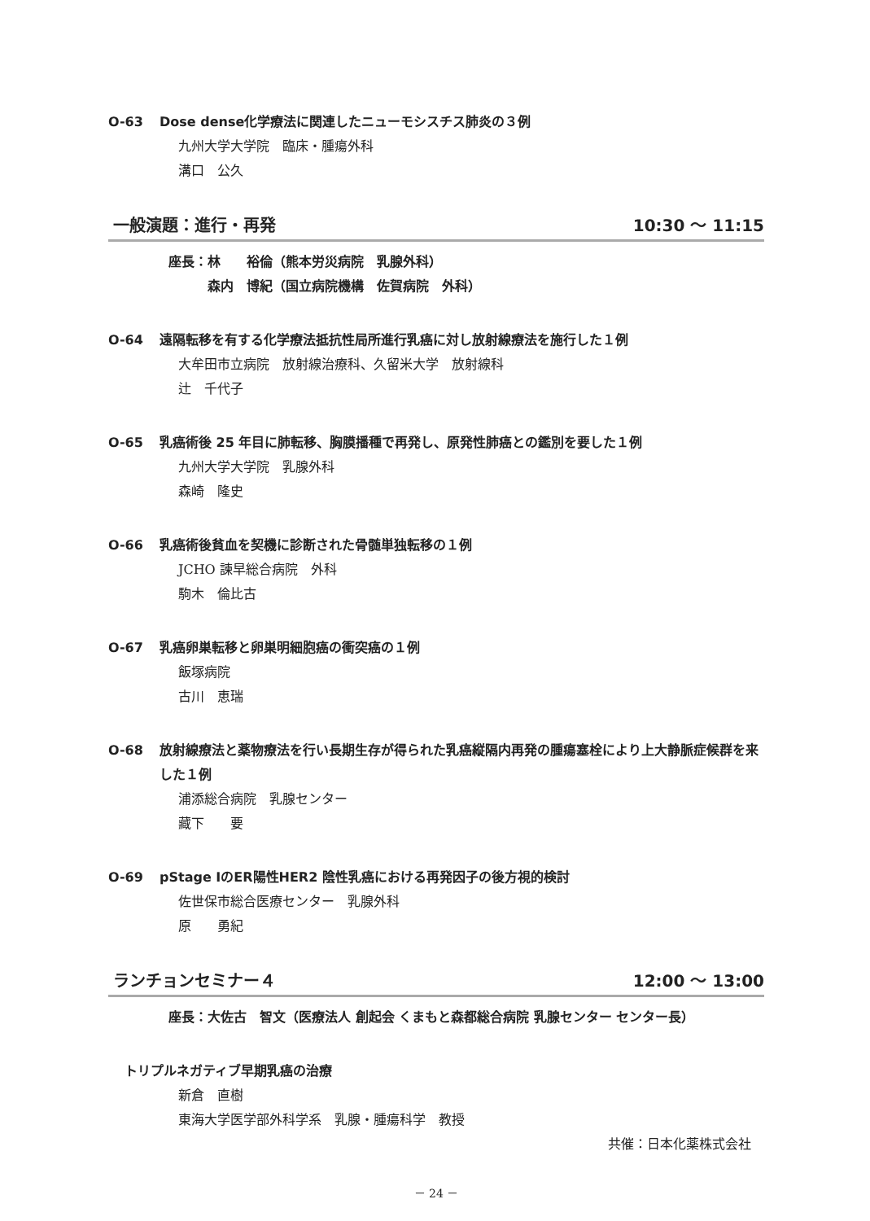O-63 Dose dense化学療法に関連したニューモシスチス肺炎の３例
九州大学大学院　臨床・腫瘍外科
溝口　公久
一般演題：進行・再発 10:30 ～ 11:15
座長：林　　裕倫（熊本労災病院　乳腺外科）
　　　森内　博紀（国立病院機構　佐賀病院　外科）
O-64 遠隔転移を有する化学療法抵抗性局所進行乳癌に対し放射線療法を施行した１例
大牟田市立病院　放射線治療科、久留米大学　放射線科
辻　千代子
O-65 乳癌術後 25 年目に肺転移、胸膜播種で再発し、原発性肺癌との鑑別を要した１例
九州大学大学院　乳腺外科
森崎　隆史
O-66 乳癌術後貧血を契機に診断された骨髄単独転移の１例
JCHO 諫早総合病院　外科
駒木　倫比古
O-67 乳癌卵巣転移と卵巣明細胞癌の衝突癌の１例
飯塚病院
古川　恵瑞
O-68 放射線療法と薬物療法を行い長期生存が得られた乳癌縦隔内再発の腫瘍塞栓により上大静脈症候群を来した１例
浦添総合病院　乳腺センター
藏下　　要
O-69 pStage ⅠのER陽性HER2 陰性乳癌における再発因子の後方視的検討
佐世保市総合医療センター　乳腺外科
原　　勇紀
ランチョンセミナー４ 12:00 ～ 13:00
座長：大佐古　智文（医療法人 創起会 くまもと森都総合病院 乳腺センター センター長）
トリプルネガティブ早期乳癌の治療
新倉　直樹
東海大学医学部外科学系　乳腺・腫瘍科学　教授
共催：日本化薬株式会社
－ 24 －